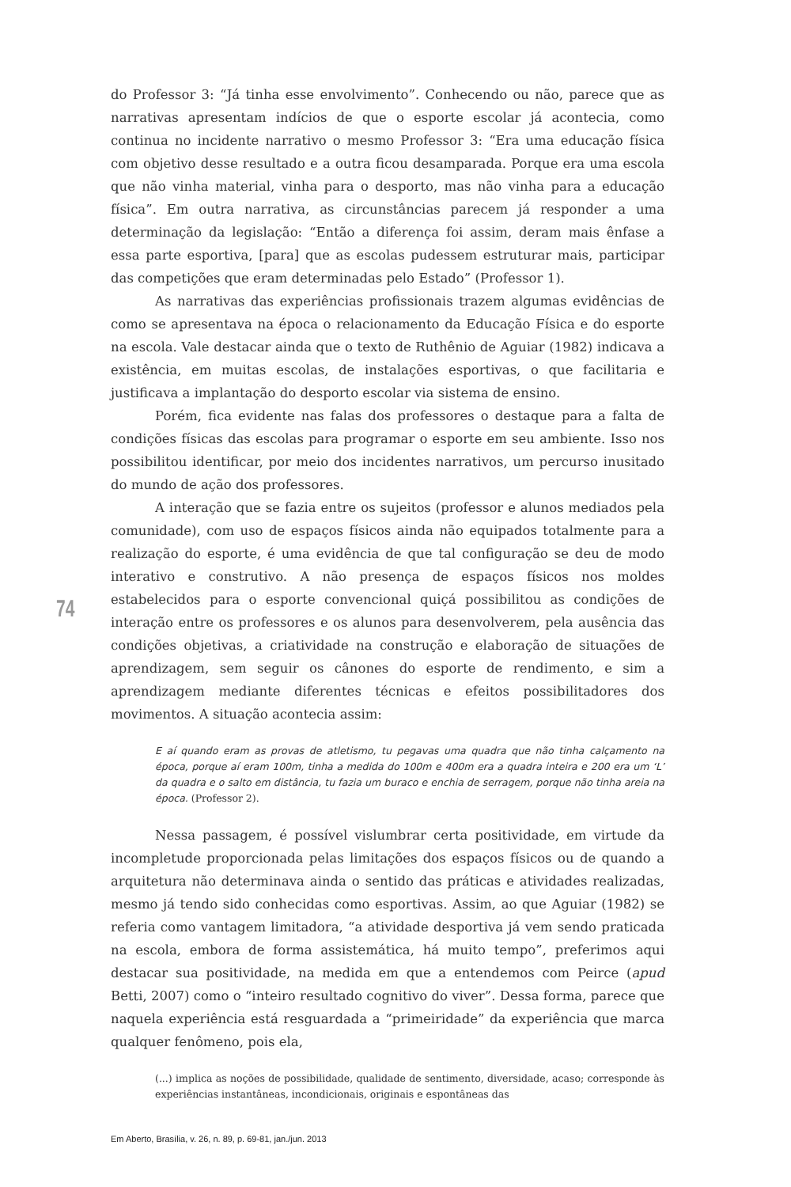do Professor 3: “Já tinha esse envolvimento”. Conhecendo ou não, parece que as narrativas apresentam indícios de que o esporte escolar já acontecia, como continua no incidente narrativo o mesmo Professor 3: “Era uma educação física com objetivo desse resultado e a outra ficou desamparada. Porque era uma escola que não vinha material, vinha para o desporto, mas não vinha para a educação física”. Em outra narrativa, as circunstâncias parecem já responder a uma determinação da legislação: “Então a diferença foi assim, deram mais ênfase a essa parte esportiva, [para] que as escolas pudessem estruturar mais, participar das competições que eram determinadas pelo Estado” (Professor 1).
As narrativas das experiências profissionais trazem algumas evidências de como se apresentava na época o relacionamento da Educação Física e do esporte na escola. Vale destacar ainda que o texto de Ruthênio de Aguiar (1982) indicava a existência, em muitas escolas, de instalações esportivas, o que facilitaria e justificava a implantação do desporto escolar via sistema de ensino.
Porém, fica evidente nas falas dos professores o destaque para a falta de condições físicas das escolas para programar o esporte em seu ambiente. Isso nos possibilitou identificar, por meio dos incidentes narrativos, um percurso inusitado do mundo de ação dos professores.
A interação que se fazia entre os sujeitos (professor e alunos mediados pela comunidade), com uso de espaços físicos ainda não equipados totalmente para a realização do esporte, é uma evidência de que tal configuração se deu de modo interativo e construtivo. A não presença de espaços físicos nos moldes estabelecidos para o esporte convencional quiçá possibilitou as condições de interação entre os professores e os alunos para desenvolverem, pela ausência das condições objetivas, a criatividade na construção e elaboração de situações de aprendizagem, sem seguir os cânones do esporte de rendimento, e sim a aprendizagem mediante diferentes técnicas e efeitos possibilitadores dos movimentos. A situação acontecia assim:
E aí quando eram as provas de atletismo, tu pegavas uma quadra que não tinha calçamento na época, porque aí eram 100m, tinha a medida do 100m e 400m era a quadra inteira e 200 era um ‘L’ da quadra e o salto em distância, tu fazia um buraco e enchia de serragem, porque não tinha areia na época. (Professor 2).
Nessa passagem, é possível vislumbrar certa positividade, em virtude da incompletude proporcionada pelas limitações dos espaços físicos ou de quando a arquitetura não determinava ainda o sentido das práticas e atividades realizadas, mesmo já tendo sido conhecidas como esportivas. Assim, ao que Aguiar (1982) se referia como vantagem limitadora, “a atividade desportiva já vem sendo praticada na escola, embora de forma assistemática, há muito tempo”, preferimos aqui destacar sua positividade, na medida em que a entendemos com Peirce (apud Betti, 2007) como o “inteiro resultado cognitivo do viver”. Dessa forma, parece que naquela experiência está resguardada a “primeiridade” da experiência que marca qualquer fenômeno, pois ela,
(...) implica as noções de possibilidade, qualidade de sentimento, diversidade, acaso; corresponde às experiências instantâneas, incondicionais, originais e espontâneas das
74
Em Aberto, Brasília, v. 26, n. 89, p. 69-81, jan./jun. 2013